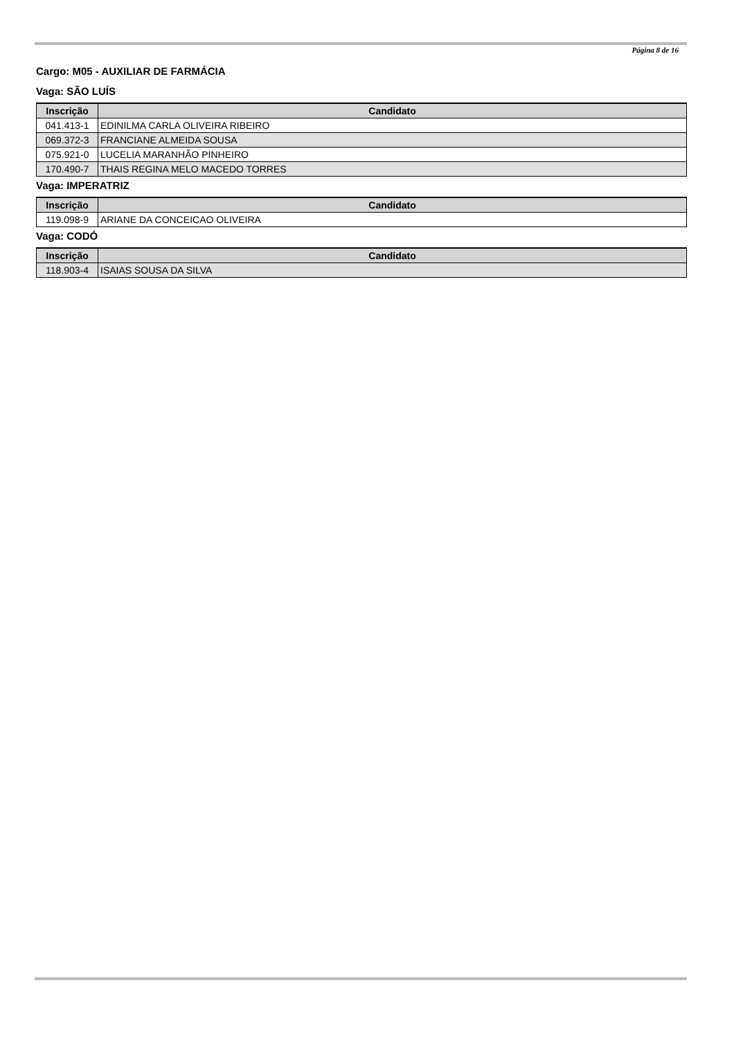Página 8 de 16
Cargo: M05 - AUXILIAR DE FARMÁCIA
Vaga: SÃO LUÍS
| Inscrição | Candidato |
| --- | --- |
| 041.413-1 | EDINILMA CARLA OLIVEIRA RIBEIRO |
| 069.372-3 | FRANCIANE ALMEIDA SOUSA |
| 075.921-0 | LUCELIA MARANHÃO PINHEIRO |
| 170.490-7 | THAIS REGINA MELO MACEDO TORRES |
Vaga: IMPERATRIZ
| Inscrição | Candidato |
| --- | --- |
| 119.098-9 | ARIANE DA CONCEICAO OLIVEIRA |
Vaga: CODÓ
| Inscrição | Candidato |
| --- | --- |
| 118.903-4 | ISAIAS SOUSA DA SILVA |